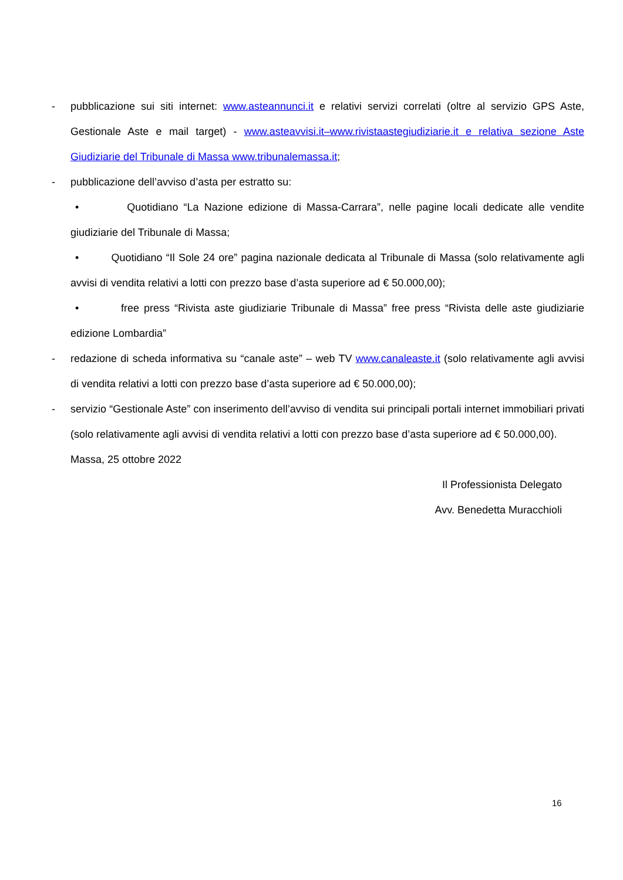- pubblicazione sui siti internet: www.asteannunci.it e relativi servizi correlati (oltre al servizio GPS Aste, Gestionale Aste e mail target) - www.asteavvisi.it–www.rivistaastegiudiziarie.it e relativa sezione Aste Giudiziarie del Tribunale di Massa www.tribunalemassa.it;
- pubblicazione dell’avviso d’asta per estratto su:
• Quotidiano “La Nazione edizione di Massa-Carrara”, nelle pagine locali dedicate alle vendite giudiziarie del Tribunale di Massa;
• Quotidiano “Il Sole 24 ore” pagina nazionale dedicata al Tribunale di Massa (solo relativamente agli avvisi di vendita relativi a lotti con prezzo base d’asta superiore ad € 50.000,00);
• free press “Rivista aste giudiziarie Tribunale di Massa” free press “Rivista delle aste giudiziarie edizione Lombardia”
- redazione di scheda informativa su “canale aste” – web TV www.canaleaste.it (solo relativamente agli avvisi di vendita relativi a lotti con prezzo base d’asta superiore ad € 50.000,00);
- servizio “Gestionale Aste” con inserimento dell’avviso di vendita sui principali portali internet immobiliari privati (solo relativamente agli avvisi di vendita relativi a lotti con prezzo base d’asta superiore ad € 50.000,00).
Massa, 25 ottobre 2022
Il Professionista Delegato
Avv. Benedetta Muracchioli
16